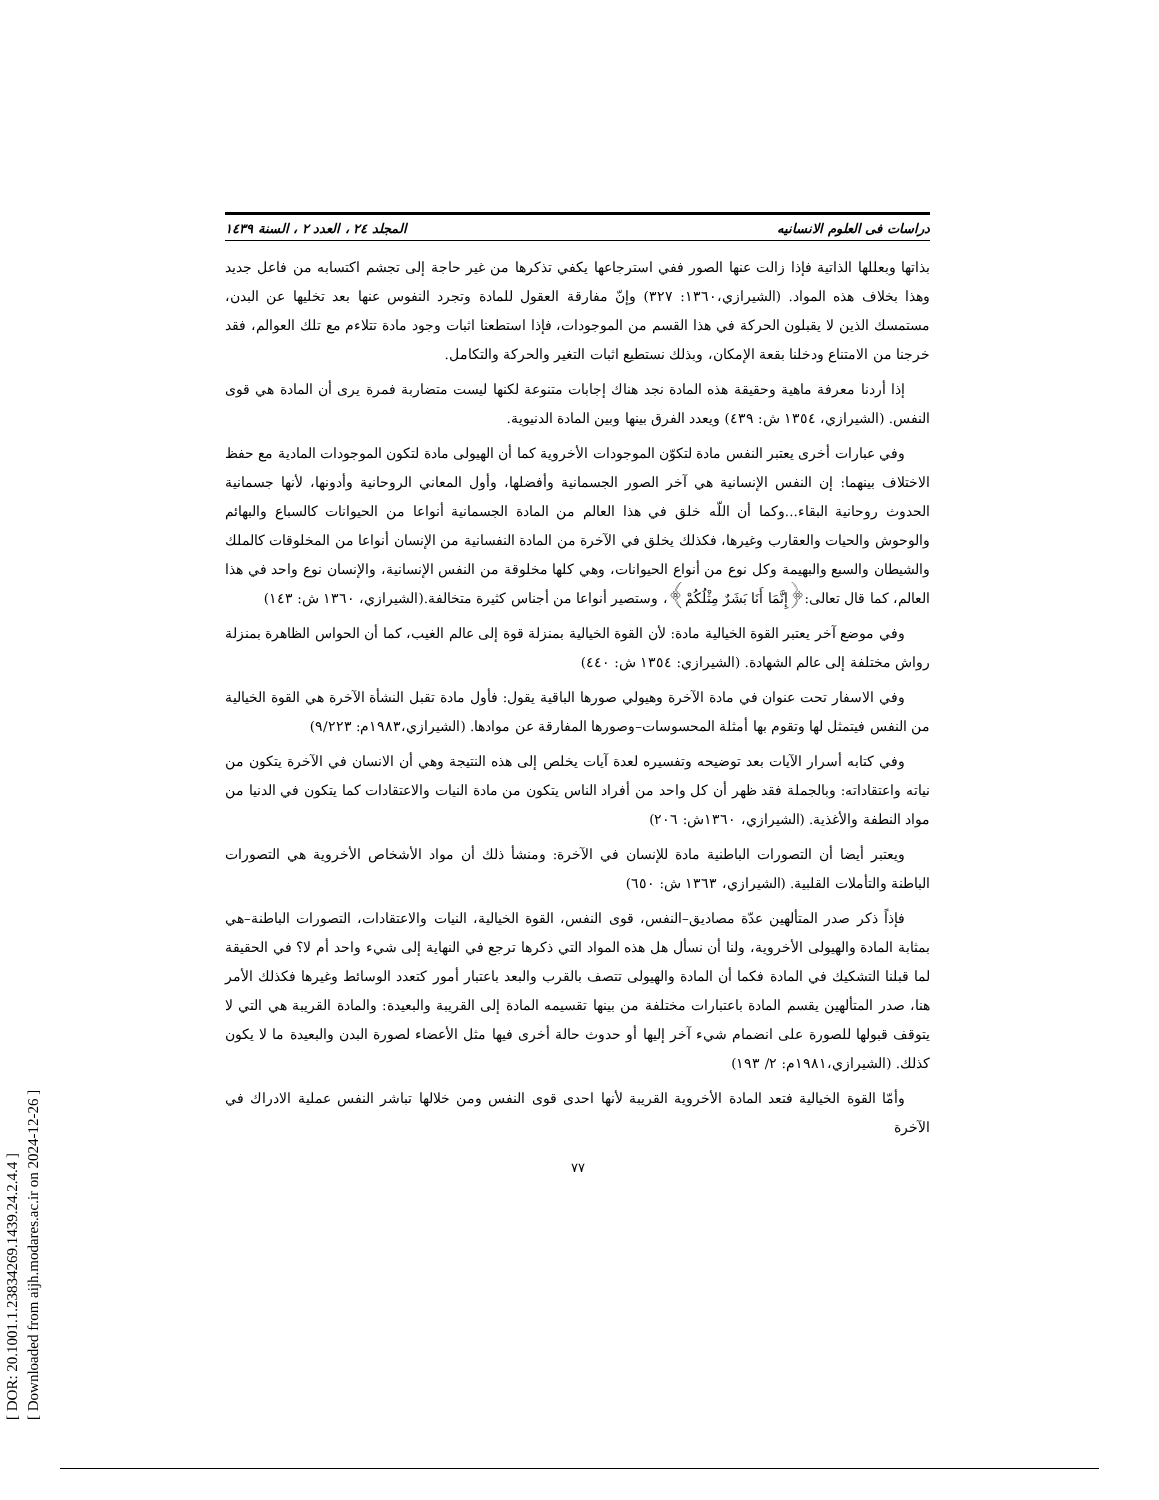[ DOR: 20.1001.1.23834269.1439.24.2.4.4 ]
[ Downloaded from aijh.modares.ac.ir on 2024-12-26 ]
دراسات فی العلوم الانسانیه المجلد ٢٤ ، العدد ٢ ، السنة ١٤٣٩
بذاتها وبعللها الذاتية فإذا زالت عنها الصور ففي استرجاعها يكفي تذكرها من غير حاجة إلى تجشم اكتسابه من فاعل جديد وهذا بخلاف هذه المواد. (الشيرازي،١٣٦٠: ٣٢٧) وإنّ مفارقة العقول للمادة وتجرد النفوس عنها بعد تخليها عن البدن، مستمسك الذين لا يقبلون الحركة في هذا القسم من الموجودات، فإذا استطعنا اثبات وجود مادة تتلاءم مع تلك العوالم، فقد خرجنا من الامتناع ودخلنا بقعة الإمكان، وبذلك نستطيع اثبات التغير والحركة والتكامل.
إذا أردنا معرفة ماهية وحقيقة هذه المادة نجد هناك إجابات متنوعة لكنها ليست متضاربة فمرة يرى أن المادة هي قوى النفس. (الشيرازي، ١٣٥٤ ش: ٤٣٩) ويعدد الفرق بينها وبين المادة الدنيوية.
وفي عبارات أخرى يعتبر النفس مادة لتكوّن الموجودات الأخروية كما أن الهيولى مادة لتكون الموجودات المادية مع حفظ الاختلاف بينهما: إن النفس الإنسانية هي آخر الصور الجسمانية وأفضلها، وأول المعاني الروحانية وأدونها، لأنها جسمانية الحدوث روحانية البقاء...وكما أن اللّه خلق في هذا العالم من المادة الجسمانية أنواعا من الحيوانات كالسباع والبهائم والوحوش والحيات والعقارب وغيرها، فكذلك يخلق في الآخرة من المادة النفسانية من الإنسان أنواعا من المخلوقات كالملك والشيطان والسبع والبهيمة وكل نوع من أنواع الحيوانات، وهي كلها مخلوقة من النفس الإنسانية، والإنسان نوع واحد في هذا العالم، كما قال تعالى:﴿إِنَّمَا أَنَا بَشَرٌ مِثْلُكُمْ﴾، وستصير أنواعا من أجناس كثيرة متخالفة.(الشيرازي، ١٣٦٠ ش: ١٤٣)
وفي موضع آخر يعتبر القوة الخيالية مادة: لأن القوة الخيالية بمنزلة قوة إلى عالم الغيب، كما أن الحواس الظاهرة بمنزلة رواش مختلفة إلى عالم الشهادة. (الشيرازي: ١٣٥٤ ش: ٤٤٠)
وفي الاسفار تحت عنوان في مادة الآخرة وهيولي صورها الباقية يقول: فأول مادة تقبل النشأة الآخرة هي القوة الخيالية من النفس فيتمثل لها وتقوم بها أمثلة المحسوسات–وصورها المفارقة عن موادها. (الشيرازي،١٩٨٣م: ٩/٢٢٣)
وفي كتابه أسرار الآيات بعد توضيحه وتفسيره لعدة آيات يخلص إلى هذه النتيجة وهي أن الانسان في الآخرة يتكون من نياته واعتقاداته: وبالجملة فقد ظهر أن كل واحد من أفراد الناس يتكون من مادة النيات والاعتقادات كما يتكون في الدنيا من مواد النطفة والأغذية. (الشيرازي، ١٣٦٠ش: ٢٠٦)
ويعتبر أيضا أن التصورات الباطنية مادة للإنسان في الآخرة: ومنشأ ذلك أن مواد الأشخاص الأخروية هي التصورات الباطنة والتأملات القلبية. (الشيرازي، ١٣٦٣ ش: ٦٥٠)
فإذاً ذكر صدر المتألهين عدّة مصاديق–النفس، قوى النفس، القوة الخيالية، النيات والاعتقادات، التصورات الباطنة–هي بمثابة المادة والهيولى الأخروية، ولنا أن نسأل هل هذه المواد التي ذكرها ترجع في النهاية إلى شيء واحد أم لا؟ في الحقيقة لما قبلنا التشكيك في المادة فكما أن المادة والهيولى تتصف بالقرب والبعد باعتبار أمور كتعدد الوسائط وغيرها فكذلك الأمر هنا، صدر المتألهين يقسم المادة باعتبارات مختلفة من بينها تقسيمه المادة إلى القريبة والبعيدة: والمادة القريبة هي التي لا يتوقف قبولها للصورة على انضمام شيء آخر إليها أو حدوث حالة أخرى فيها مثل الأعضاء لصورة البدن والبعيدة ما لا يكون كذلك. (الشيرازي،١٩٨١م: ٢/ ١٩٣)
وأمّا القوة الخيالية فتعد المادة الأخروية القريبة لأنها احدى قوى النفس ومن خلالها تباشر النفس عملية الادراك في الآخرة
٧٧